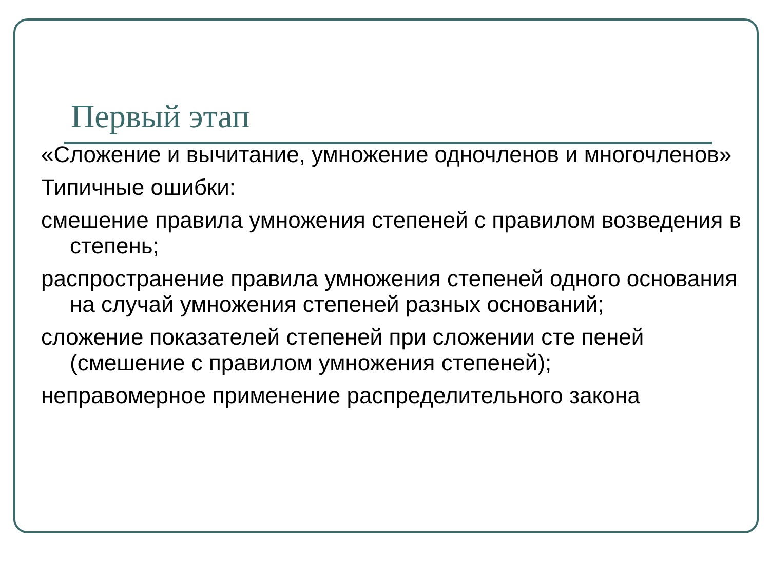Первый этап
«Сложение и вычитание, умножение одночленов и многочленов»
Типичные ошибки:
смешение правила умножения степеней с правилом возведения в степень;
распространение правила умножения степеней одного основания на случай умножения степеней разных оснований;
сложение показателей степеней при сложении сте пеней (смешение с правилом умножения степеней);
неправомерное применение распределительного закона